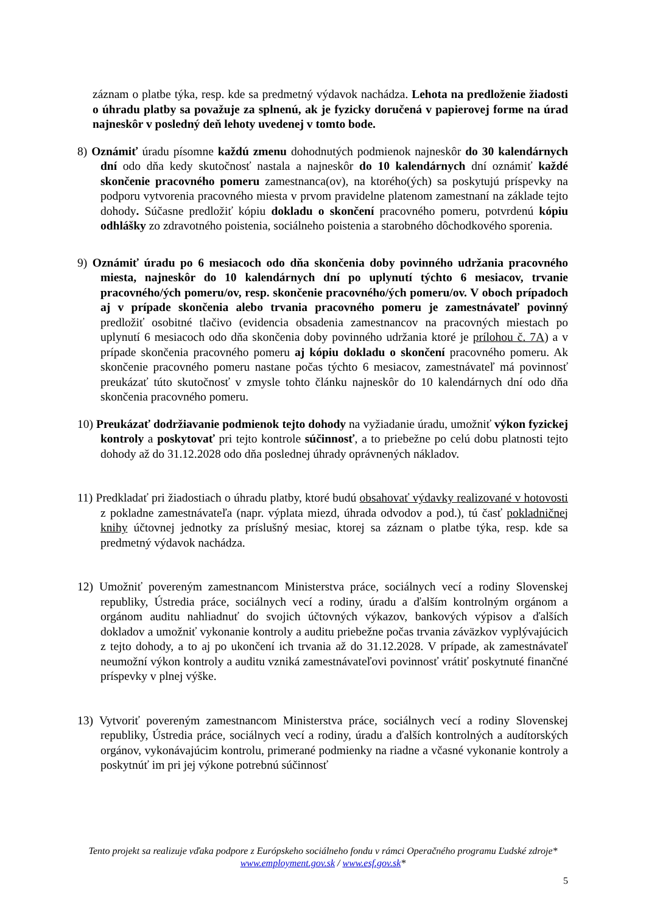záznam o platbe týka, resp. kde sa predmetný výdavok nachádza. Lehota na predloženie žiadosti o úhradu platby sa považuje za splnenú, ak je fyzicky doručená v papierovej forme na úrad najneskôr v posledný deň lehoty uvedenej v tomto bode.
8) Oznámiť úradu písomne každú zmenu dohodnutých podmienok najneskôr do 30 kalendárnych dní odo dňa kedy skutočnosť nastala a najneskôr do 10 kalendárnych dní oznámiť každé skončenie pracovného pomeru zamestnanca(ov), na ktorého(ých) sa poskytujú príspevky na podporu vytvorenia pracovného miesta v prvom pravidelne platenom zamestnaní na základe tejto dohody. Súčasne predložiť kópiu dokladu o skončení pracovného pomeru, potvrdenú kópiu odhlášky zo zdravotného poistenia, sociálneho poistenia a starobného dôchodkového sporenia.
9) Oznámiť úradu po 6 mesiacoch odo dňa skončenia doby povinného udržania pracovného miesta, najneskôr do 10 kalendárnych dní po uplynutí týchto 6 mesiacov, trvanie pracovného/ých pomeru/ov, resp. skončenie pracovného/ých pomeru/ov. V oboch prípadoch aj v prípade skončenia alebo trvania pracovného pomeru je zamestnávateľ povinný predložiť osobitné tlačivo (evidencia obsadenia zamestnancov na pracovných miestach po uplynutí 6 mesiacoch odo dňa skončenia doby povinného udržania ktoré je prílohou č. 7A) a v prípade skončenia pracovného pomeru aj kópiu dokladu o skončení pracovného pomeru. Ak skončenie pracovného pomeru nastane počas týchto 6 mesiacov, zamestnávateľ má povinnosť preukázať túto skutočnosť v zmysle tohto článku najneskôr do 10 kalendárnych dní odo dňa skončenia pracovného pomeru.
10) Preukázať dodržiavanie podmienok tejto dohody na vyžiadanie úradu, umožniť výkon fyzickej kontroly a poskytovať pri tejto kontrole súčinnosť, a to priebežne po celú dobu platnosti tejto dohody až do 31.12.2028 odo dňa poslednej úhrady oprávnených nákladov.
11) Predkladať pri žiadostiach o úhradu platby, ktoré budú obsahovať výdavky realizované v hotovosti z pokladne zamestnávateľa (napr. výplata miezd, úhrada odvodov a pod.), tú časť pokladničnej knihy účtovnej jednotky za príslušný mesiac, ktorej sa záznam o platbe týka, resp. kde sa predmetný výdavok nachádza.
12) Umožniť povereným zamestnancom Ministerstva práce, sociálnych vecí a rodiny Slovenskej republiky, Ústredia práce, sociálnych vecí a rodiny, úradu a ďalším kontrolným orgánom a orgánom auditu nahliadnuť do svojich účtovných výkazov, bankových výpisov a ďalších dokladov a umožniť vykonanie kontroly a auditu priebežne počas trvania záväzkov vyplývajúcich z tejto dohody, a to aj po ukončení ich trvania až do 31.12.2028. V prípade, ak zamestnávateľ neumožní výkon kontroly a auditu vzniká zamestnávateľovi povinnosť vrátiť poskytnuté finančné príspevky v plnej výške.
13) Vytvoriť povereným zamestnancom Ministerstva práce, sociálnych vecí a rodiny Slovenskej republiky, Ústredia práce, sociálnych vecí a rodiny, úradu a ďalších kontrolných a audítorských orgánov, vykonávajúcim kontrolu, primerané podmienky na riadne a včasné vykonanie kontroly a poskytnúť im pri jej výkone potrebnú súčinnosť
Tento projekt sa realizuje vďaka podpore z Európskeho sociálneho fondu v rámci Operačného programu Ľudské zdroje*
www.employment.gov.sk / www.esf.gov.sk*
5